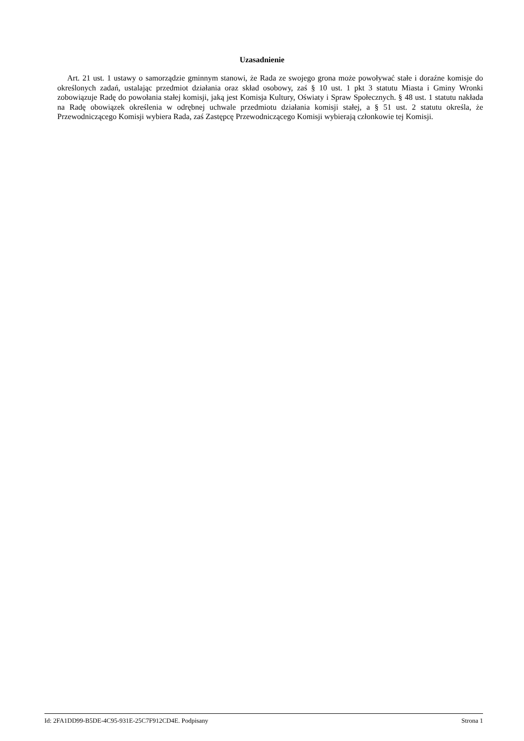Uzasadnienie
Art. 21 ust. 1 ustawy o samorządzie gminnym stanowi, że Rada ze swojego grona może powoływać stałe i doraźne komisje do określonych zadań, ustalając przedmiot działania oraz skład osobowy, zaś § 10 ust. 1 pkt 3 statutu Miasta i Gminy Wronki zobowiązuje Radę do powołania stałej komisji, jaką jest Komisja Kultury, Oświaty i Spraw Społecznych. § 48 ust. 1 statutu nakłada na Radę obowiązek określenia w odrębnej uchwale przedmiotu działania komisji stałej, a § 51 ust. 2 statutu określa, że Przewodniczącego Komisji wybiera Rada, zaś Zastępcę Przewodniczącego Komisji wybierają członkowie tej Komisji.
Id: 2FA1DD99-B5DE-4C95-931E-25C7F912CD4E. Podpisany Strona 1